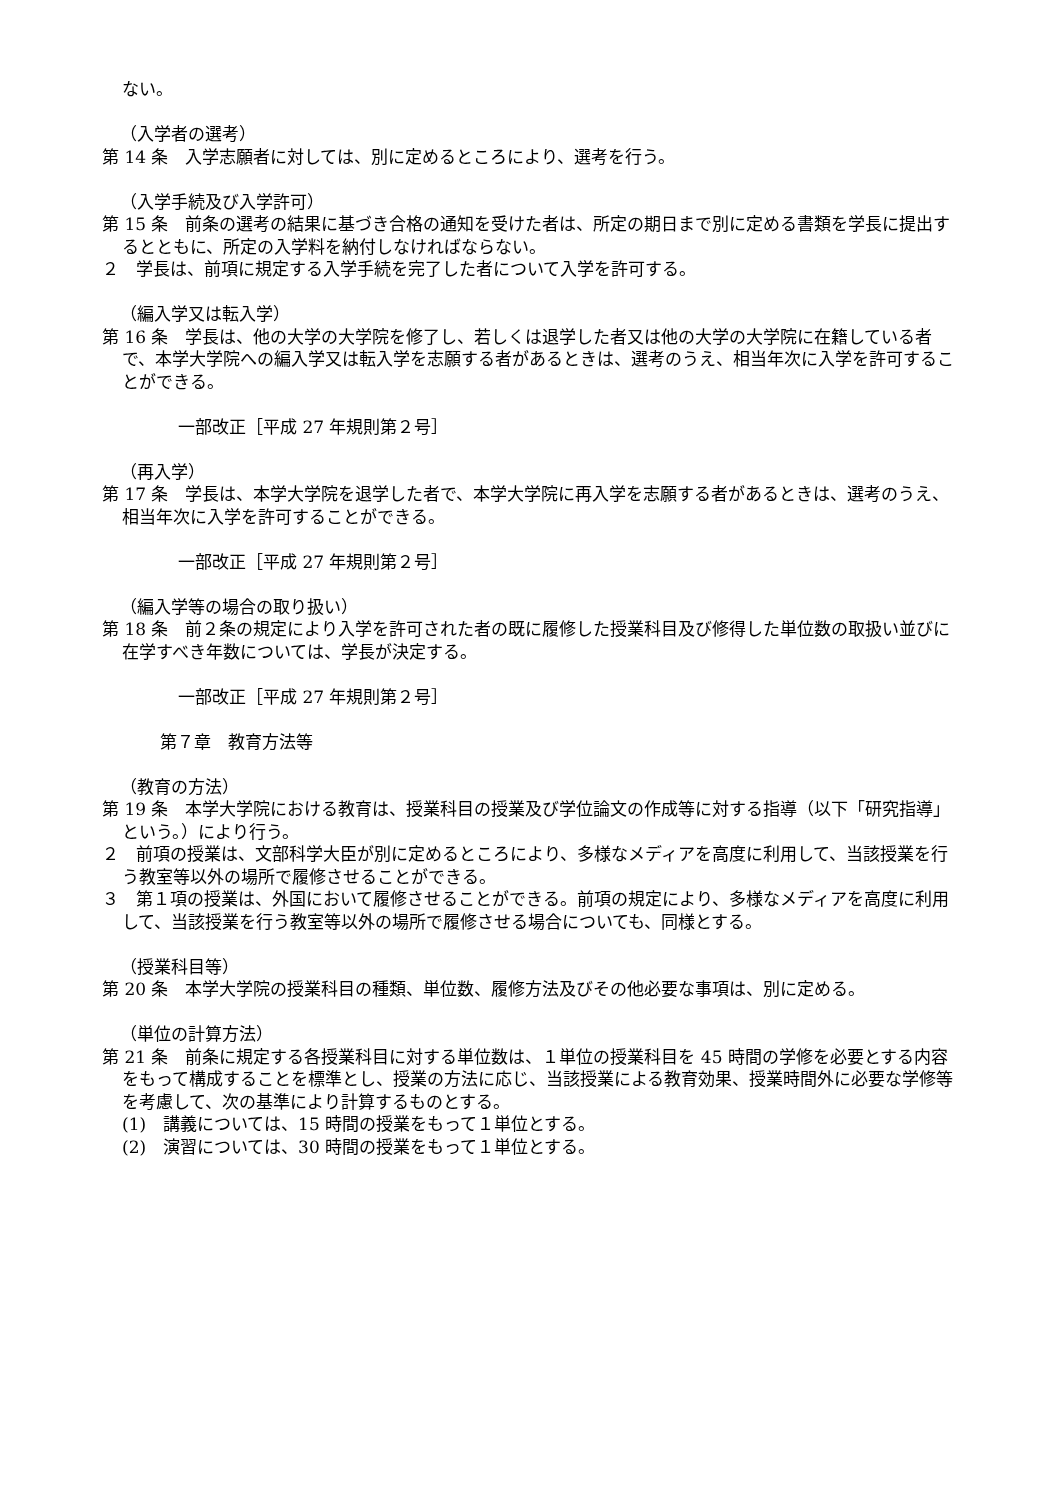ない。
（入学者の選考）
第 14 条　入学志願者に対しては、別に定めるところにより、選考を行う。
（入学手続及び入学許可）
第 15 条　前条の選考の結果に基づき合格の通知を受けた者は、所定の期日まで別に定める書類を学長に提出するとともに、所定の入学料を納付しなければならない。
２　学長は、前項に規定する入学手続を完了した者について入学を許可する。
（編入学又は転入学）
第 16 条　学長は、他の大学の大学院を修了し、若しくは退学した者又は他の大学の大学院に在籍している者で、本学大学院への編入学又は転入学を志願する者があるときは、選考のうえ、相当年次に入学を許可することができる。
一部改正［平成 27 年規則第２号］
（再入学）
第 17 条　学長は、本学大学院を退学した者で、本学大学院に再入学を志願する者があるときは、選考のうえ、相当年次に入学を許可することができる。
一部改正［平成 27 年規則第２号］
（編入学等の場合の取り扱い）
第 18 条　前２条の規定により入学を許可された者の既に履修した授業科目及び修得した単位数の取扱い並びに在学すべき年数については、学長が決定する。
一部改正［平成 27 年規則第２号］
第７章　教育方法等
（教育の方法）
第 19 条　本学大学院における教育は、授業科目の授業及び学位論文の作成等に対する指導（以下「研究指導」という。）により行う。
２　前項の授業は、文部科学大臣が別に定めるところにより、多様なメディアを高度に利用して、当該授業を行う教室等以外の場所で履修させることができる。
３　第１項の授業は、外国において履修させることができる。前項の規定により、多様なメディアを高度に利用して、当該授業を行う教室等以外の場所で履修させる場合についても、同様とする。
（授業科目等）
第 20 条　本学大学院の授業科目の種類、単位数、履修方法及びその他必要な事項は、別に定める。
（単位の計算方法）
第 21 条　前条に規定する各授業科目に対する単位数は、１単位の授業科目を 45 時間の学修を必要とする内容をもって構成することを標準とし、授業の方法に応じ、当該授業による教育効果、授業時間外に必要な学修等を考慮して、次の基準により計算するものとする。
(1)　講義については、15 時間の授業をもって１単位とする。
(2)　演習については、30 時間の授業をもって１単位とする。